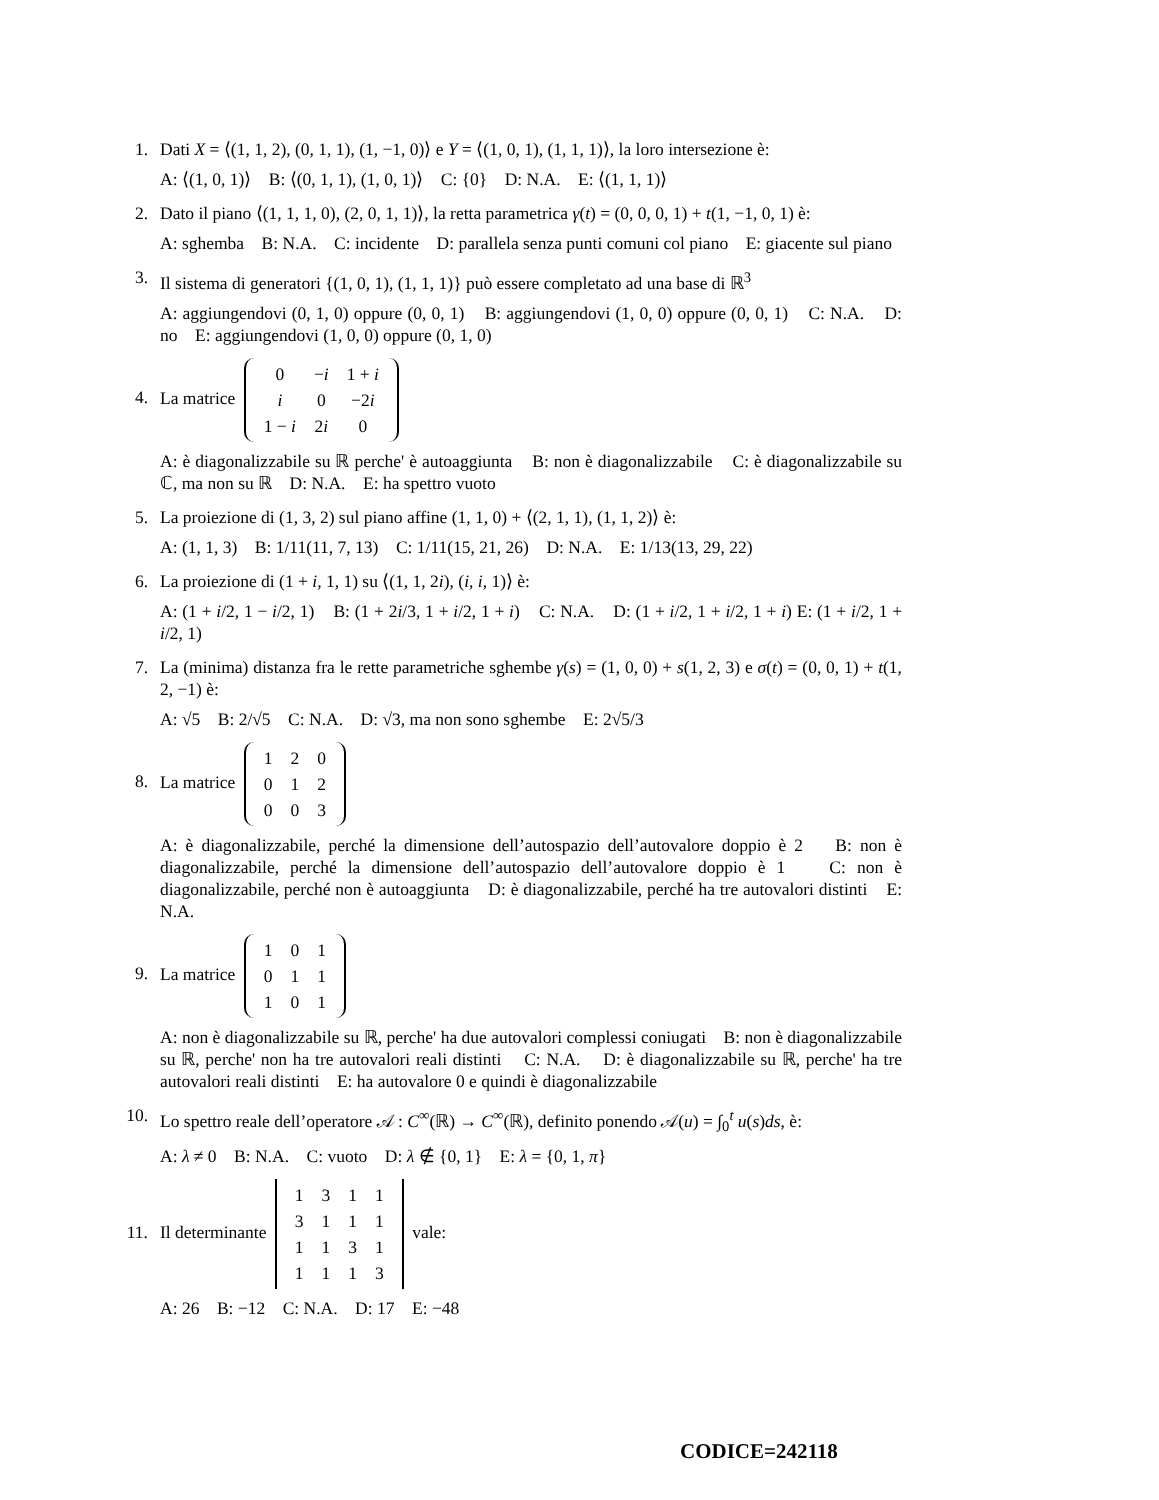1. Dati X = ⟨(1, 1, 2), (0, 1, 1), (1, −1, 0)⟩ e Y = ⟨(1, 0, 1), (1, 1, 1)⟩, la loro intersezione è:
A: ⟨(1, 0, 1)⟩ B: ⟨(0, 1, 1), (1, 0, 1)⟩ C: {0} D: N.A. E: ⟨(1, 1, 1)⟩
2. Dato il piano ⟨(1, 1, 1, 0), (2, 0, 1, 1)⟩, la retta parametrica γ(t) = (0, 0, 0, 1) + t(1, −1, 0, 1) è:
A: sghemba B: N.A. C: incidente D: parallela senza punti comuni col piano E: giacente sul piano
3. Il sistema di generatori {(1, 0, 1), (1, 1, 1)} può essere completato ad una base di ℝ<sup>3</sup>
A: aggiungendovi (0, 1, 0) oppure (0, 0, 1) B: aggiungendovi (1, 0, 0) oppure (0, 0, 1) C: N.A. D: no E: aggiungendovi (1, 0, 0) oppure (0, 1, 0)
4.
La matrice
| 0 | − i | 1 + i |
| i | 0 | −2 i |
| 1 − i | 2 i | 0 |
A: è diagonalizzabile su ℝ perche' è autoaggiunta B: non è diagonalizzabile C: è diagonalizzabile su ℂ, ma non su ℝ D: N.A. E: ha spettro vuoto
5. La proiezione di (1, 3, 2) sul piano affine (1, 1, 0) + ⟨(2, 1, 1), (1, 1, 2)⟩ è:
A: (1, 1, 3) B: 1/11(11, 7, 13) C: 1/11(15, 21, 26) D: N.A. E: 1/13(13, 29, 22)
6. La proiezione di (1 + i, 1, 1) su ⟨(1, 1, 2i), (i, i, 1)⟩ è:
A: (1 + i/2, 1 − i/2, 1) B: (1 + 2i/3, 1 + i/2, 1 + i) C: N.A. D: (1 + i/2, 1 + i/2, 1 + i) E: (1 + i/2, 1 + i/2, 1)
7. La (minima) distanza fra le rette parametriche sghembe γ(s) = (1, 0, 0) + s(1, 2, 3) e σ(t) = (0, 0, 1) + t(1, 2, −1) è:
A: √5 B: 2/√5 C: N.A. D: √3, ma non sono sghembe E: 2√5/3
8.
La matrice
| 1 | 2 | 0 |
| 0 | 1 | 2 |
| 0 | 0 | 3 |
A: è diagonalizzabile, perché la dimensione dell’autospazio dell’autovalore doppio è 2 B: non è diagonalizzabile, perché la dimensione dell’autospazio dell’autovalore doppio è 1 C: non è diagonalizzabile, perché non è autoaggiunta D: è diagonalizzabile, perché ha tre autovalori distinti E: N.A.
9.
La matrice
| 1 | 0 | 1 |
| 0 | 1 | 1 |
| 1 | 0 | 1 |
A: non è diagonalizzabile su ℝ, perche' ha due autovalori complessi coniugati B: non è diagonalizzabile su ℝ, perche' non ha tre autovalori reali distinti C: N.A. D: è diagonalizzabile su ℝ, perche' ha tre autovalori reali distinti E: ha autovalore 0 e quindi è diagonalizzabile
10. Lo spettro reale dell’operatore 𝒜 : C<sup>∞</sup>(ℝ) → C<sup>∞</sup>(ℝ), definito ponendo 𝒜(u) = ∫<sub>0</sub><sup>t</sup> u(s)ds, è:
A: λ ≠ 0 B: N.A. C: vuoto D: λ ∉ {0, 1} E: λ = {0, 1, π}
11.
Il determinante
| 1 | 3 | 1 | 1 |
| 3 | 1 | 1 | 1 |
| 1 | 1 | 3 | 1 |
| 1 | 1 | 1 | 3 |
vale:
A: 26 B: −12 C: N.A. D: 17 E: −48
CODICE=242118